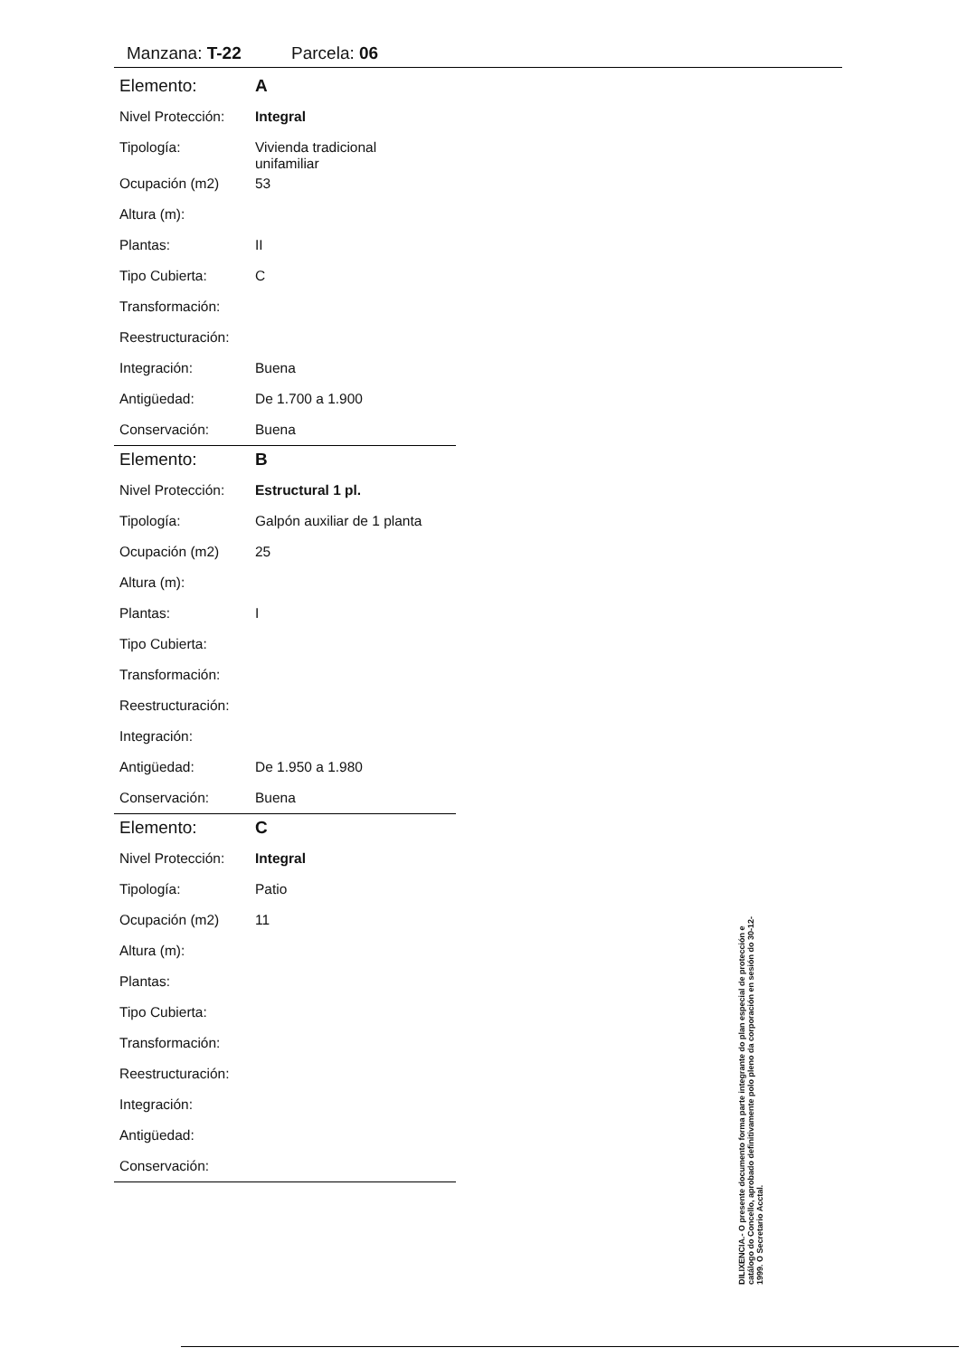Manzana: T-22 Parcela: 06
| Elemento: | A |
| Nivel Protección: | Integral |
| Tipología: | Vivienda tradicional unifamiliar |
| Ocupación (m2) | 53 |
| Altura (m): | |
| Plantas: | II |
| Tipo Cubierta: | C |
| Transformación: | |
| Reestructuración: | |
| Integración: | Buena |
| Antigüedad: | De 1.700 a 1.900 |
| Conservación: | Buena |
| Elemento: | B |
| Nivel Protección: | Estructural 1 pl. |
| Tipología: | Galpón auxiliar de 1 planta |
| Ocupación (m2) | 25 |
| Altura (m): | |
| Plantas: | I |
| Tipo Cubierta: | |
| Transformación: | |
| Reestructuración: | |
| Integración: | |
| Antigüedad: | De 1.950 a 1.980 |
| Conservación: | Buena |
| Elemento: | C |
| Nivel Protección: | Integral |
| Tipología: | Patio |
| Ocupación (m2) | 11 |
| Altura (m): | |
| Plantas: | |
| Tipo Cubierta: | |
| Transformación: | |
| Reestructuración: | |
| Integración: | |
| Antigüedad: | |
| Conservación: | |
DILIXENCIA.- O presente documento forma parte integrante do plan especial de protección e catálogo do Concello, aprobado definitivamente polo pleno da corporación en sesión do 30-12-1999. O Secretario Acctal.